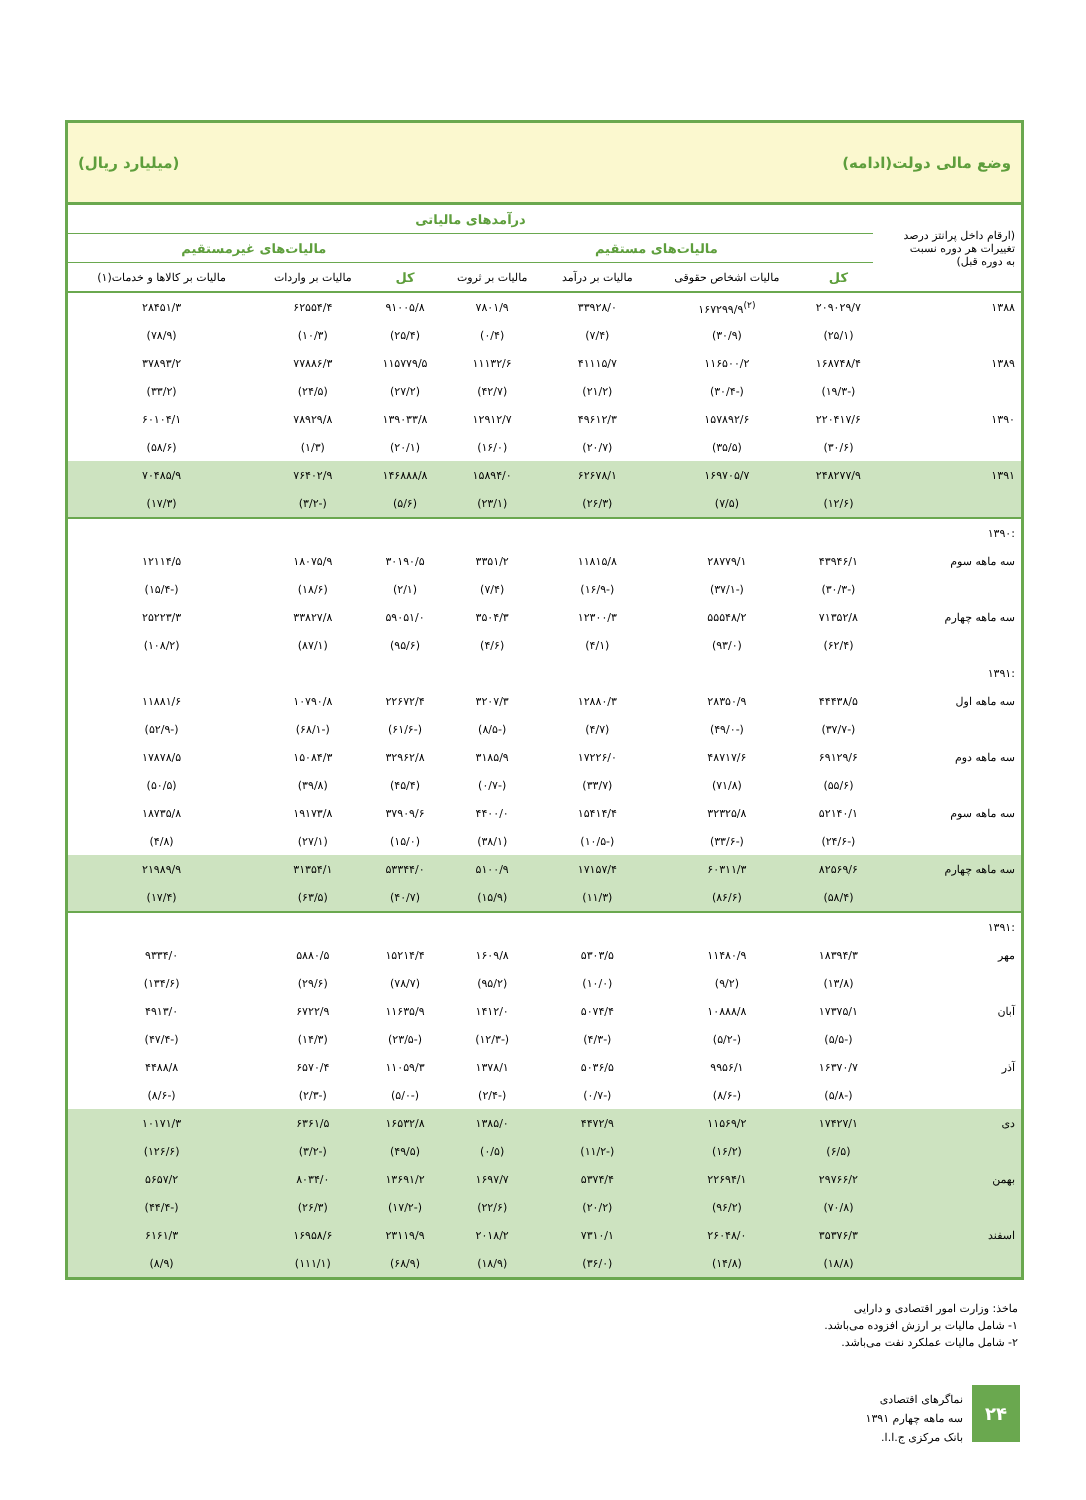وضع مالی دولت(ادامه) (میلیارد ریال)
| (ارقام داخل پرانتز درصد تغییرات هر دوره نسبت به دوره قبل) | درآمدهای مالیاتی | | | | | | |
| --- | --- | --- | --- | --- | --- | --- | --- |
| | مالیات‌های مستقیم | | | | مالیات‌های غیرمستقیم | | |
| | کل | مالیات اشخاص حقوقی | مالیات بر درآمد | مالیات بر ثروت | کل | مالیات بر واردات | مالیات بر کالاها و خدمات(۱) |
| ۱۳۸۸ | ۲۰۹۰۲۹/۷ | <sup>(۲)</sup> ۱۶۷۲۹۹/۹ | ۳۳۹۲۸/۰ | ۷۸۰۱/۹ | ۹۱۰۰۵/۸ | ۶۲۵۵۴/۴ | ۲۸۴۵۱/۳ |
| | (۲۵/۱) | (۳۰/۹) | (۷/۴) | (۰/۴) | (۲۵/۴) | (۱۰/۳) | (۷۸/۹) |
| ۱۳۸۹ | ۱۶۸۷۴۸/۴ | ۱۱۶۵۰۰/۲ | ۴۱۱۱۵/۷ | ۱۱۱۳۲/۶ | ۱۱۵۷۷۹/۵ | ۷۷۸۸۶/۳ | ۳۷۸۹۳/۲ |
| | (-۱۹/۳) | (-۳۰/۴) | (۲۱/۲) | (۴۲/۷) | (۲۷/۲) | (۲۴/۵) | (۳۳/۲) |
| ۱۳۹۰ | ۲۲۰۴۱۷/۶ | ۱۵۷۸۹۲/۶ | ۴۹۶۱۲/۳ | ۱۲۹۱۲/۷ | ۱۳۹۰۳۳/۸ | ۷۸۹۲۹/۸ | ۶۰۱۰۴/۱ |
| | (۳۰/۶) | (۳۵/۵) | (۲۰/۷) | (۱۶/۰) | (۲۰/۱) | (۱/۳) | (۵۸/۶) |
| ۱۳۹۱ | ۲۴۸۲۷۷/۹ | ۱۶۹۷۰۵/۷ | ۶۲۶۷۸/۱ | ۱۵۸۹۴/۰ | ۱۴۶۸۸۸/۸ | ۷۶۴۰۲/۹ | ۷۰۴۸۵/۹ |
| | (۱۲/۶) | (۷/۵) | (۲۶/۳) | (۲۳/۱) | (۵/۶) | (-۳/۲) | (۱۷/۳) |
| :۱۳۹۰ | | | | | | | |
| سه ماهه سوم | ۴۳۹۴۶/۱ | ۲۸۷۷۹/۱ | ۱۱۸۱۵/۸ | ۳۳۵۱/۲ | ۳۰۱۹۰/۵ | ۱۸۰۷۵/۹ | ۱۲۱۱۴/۵ |
| | (-۳۰/۳) | (-۳۷/۱) | (-۱۶/۹) | (۷/۴) | (۲/۱) | (۱۸/۶) | (-۱۵/۴) |
| سه ماهه چهارم | ۷۱۳۵۲/۸ | ۵۵۵۴۸/۲ | ۱۲۳۰۰/۳ | ۳۵۰۴/۳ | ۵۹۰۵۱/۰ | ۳۳۸۲۷/۸ | ۲۵۲۲۳/۳ |
| | (۶۲/۴) | (۹۳/۰) | (۴/۱) | (۴/۶) | (۹۵/۶) | (۸۷/۱) | (۱۰۸/۲) |
| :۱۳۹۱ | | | | | | | |
| سه ماهه اول | ۴۴۴۳۸/۵ | ۲۸۳۵۰/۹ | ۱۲۸۸۰/۳ | ۳۲۰۷/۳ | ۲۲۶۷۲/۴ | ۱۰۷۹۰/۸ | ۱۱۸۸۱/۶ |
| | (-۳۷/۷) | (-۴۹/۰) | (۴/۷) | (-۸/۵) | (-۶۱/۶) | (-۶۸/۱) | (-۵۲/۹) |
| سه ماهه دوم | ۶۹۱۲۹/۶ | ۴۸۷۱۷/۶ | ۱۷۲۲۶/۰ | ۳۱۸۵/۹ | ۳۲۹۶۲/۸ | ۱۵۰۸۴/۳ | ۱۷۸۷۸/۵ |
| | (۵۵/۶) | (۷۱/۸) | (۳۳/۷) | (-۰/۷) | (۴۵/۴) | (۳۹/۸) | (۵۰/۵) |
| سه ماهه سوم | ۵۲۱۴۰/۱ | ۳۲۳۲۵/۸ | ۱۵۴۱۴/۴ | ۴۴۰۰/۰ | ۳۷۹۰۹/۶ | ۱۹۱۷۳/۸ | ۱۸۷۳۵/۸ |
| | (-۲۴/۶) | (-۳۳/۶) | (-۱۰/۵) | (۳۸/۱) | (۱۵/۰) | (۲۷/۱) | (۴/۸) |
| سه ماهه چهارم | ۸۲۵۶۹/۶ | ۶۰۳۱۱/۳ | ۱۷۱۵۷/۴ | ۵۱۰۰/۹ | ۵۳۳۴۴/۰ | ۳۱۳۵۴/۱ | ۲۱۹۸۹/۹ |
| | (۵۸/۴) | (۸۶/۶) | (۱۱/۳) | (۱۵/۹) | (۴۰/۷) | (۶۳/۵) | (۱۷/۴) |
| :۱۳۹۱ | | | | | | | |
| مهر | ۱۸۳۹۴/۳ | ۱۱۴۸۰/۹ | ۵۳۰۳/۵ | ۱۶۰۹/۸ | ۱۵۲۱۴/۴ | ۵۸۸۰/۵ | ۹۳۳۴/۰ |
| | (۱۳/۸) | (۹/۲) | (۱۰/۰) | (۹۵/۲) | (۷۸/۷) | (۲۹/۶) | (۱۳۴/۶) |
| آبان | ۱۷۳۷۵/۱ | ۱۰۸۸۸/۸ | ۵۰۷۴/۴ | ۱۴۱۲/۰ | ۱۱۶۳۵/۹ | ۶۷۲۲/۹ | ۴۹۱۳/۰ |
| | (-۵/۵) | (-۵/۲) | (-۴/۳) | (-۱۲/۳) | (-۲۳/۵) | (۱۴/۳) | (-۴۷/۴) |
| آذر | ۱۶۳۷۰/۷ | ۹۹۵۶/۱ | ۵۰۳۶/۵ | ۱۳۷۸/۱ | ۱۱۰۵۹/۳ | ۶۵۷۰/۴ | ۴۴۸۸/۸ |
| | (-۵/۸) | (-۸/۶) | (-۰/۷) | (-۲/۴) | (-۵/۰) | (-۲/۳) | (-۸/۶) |
| دی | ۱۷۴۲۷/۱ | ۱۱۵۶۹/۲ | ۴۴۷۲/۹ | ۱۳۸۵/۰ | ۱۶۵۳۲/۸ | ۶۳۶۱/۵ | ۱۰۱۷۱/۳ |
| | (۶/۵) | (۱۶/۲) | (-۱۱/۲) | (۰/۵) | (۴۹/۵) | (-۳/۲) | (۱۲۶/۶) |
| بهمن | ۲۹۷۶۶/۲ | ۲۲۶۹۴/۱ | ۵۳۷۴/۴ | ۱۶۹۷/۷ | ۱۳۶۹۱/۲ | ۸۰۳۴/۰ | ۵۶۵۷/۲ |
| | (۷۰/۸) | (۹۶/۲) | (۲۰/۲) | (۲۲/۶) | (-۱۷/۲) | (۲۶/۳) | (-۴۴/۴) |
| اسفند | ۳۵۳۷۶/۳ | ۲۶۰۴۸/۰ | ۷۳۱۰/۱ | ۲۰۱۸/۲ | ۲۳۱۱۹/۹ | ۱۶۹۵۸/۶ | ۶۱۶۱/۳ |
| | (۱۸/۸) | (۱۴/۸) | (۳۶/۰) | (۱۸/۹) | (۶۸/۹) | (۱۱۱/۱) | (۸/۹) |
ماخذ: وزارت امور اقتصادی و دارایی
۱- شامل مالیات بر ارزش افزوده می‌باشد.
۲- شامل مالیات عملکرد نفت می‌باشد.
۲۴
نماگرهای اقتصادی
سه ماهه چهارم ۱۳۹۱
بانک مرکزی ج.ا.ا.